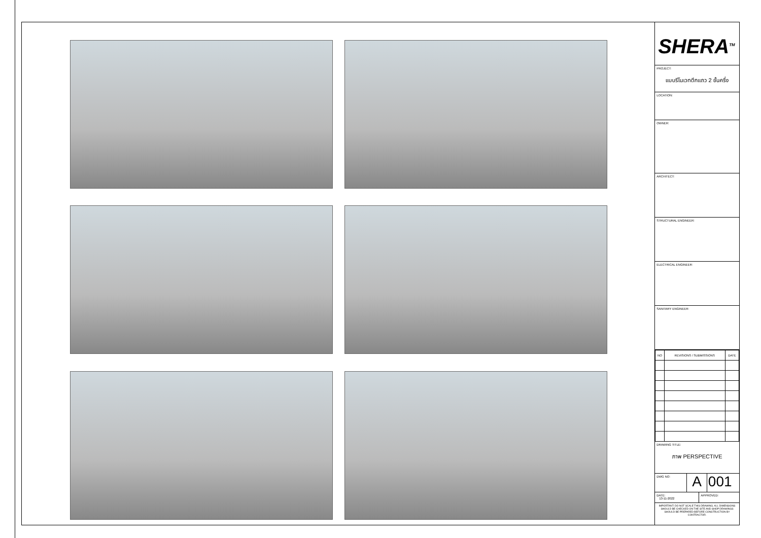SHERA<sup>TM</sup>
PROJECT:
แบบรีโนเวทตึกแถว 2 ชั้นครึ่ง
LOCATION:
OWNER:
ARCHITECT:
STRUCTURAL ENGINEER:
ELECTRICAL ENGINEER:
SANITARY ENGINEER:
| NO | REVISIONS / SUBMISSIONS | DATE |
| --- | --- | --- |
DRAWING TITLE:
ภาพ PERSPECTIVE
DWG NO:
A 001
DATE:
13-11-2022
APPROVED:
IMPORTANT: DO NOT SCALE THIS DRAWING. ALL DIMENSIONS SHOULD BE CHECKED ON THE SITE AND SHOP DRAWINGS SHOULD BE PREPARED BEFORE CONSTRUCTION BY CONTRACTOR.